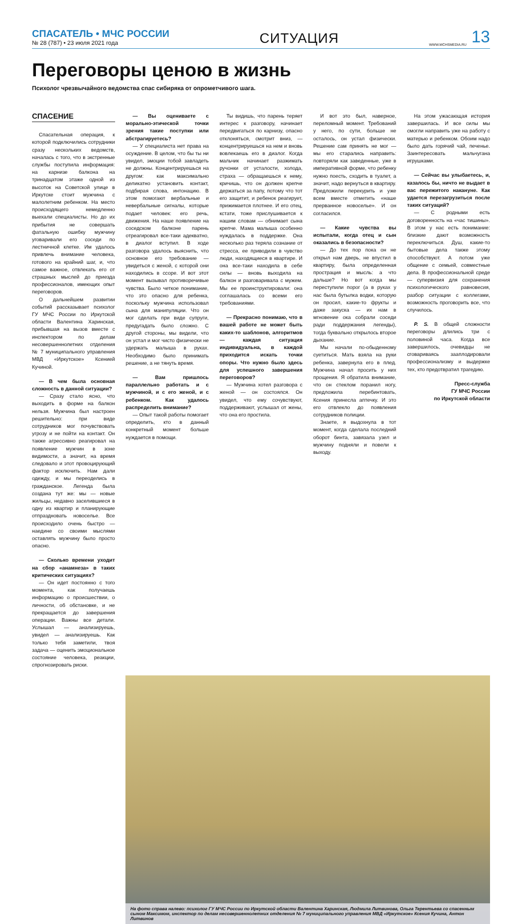СПАСАТЕЛЬ • МЧС РОССИИ
№ 28 (787) • 23 июля 2021 года
СИТУАЦИЯ
WWW.MCHSMEDIA.RU 13
Переговоры ценою в жизнь
Психолог чрезвычайного ведомства спас сибиряка от опрометчивого шага.
СПАСЕНИЕ
Спасательная операция, к которой подключились сотрудники сразу нескольких ведомств, началась с того, что в экстренные службы поступила информация: на карнизе балкона на тринадцатом этаже одной из высоток на Советской улице в Иркутске стоит мужчина с малолетним ребенком. На место происходящего немедленно выехали специалисты. Но до их прибытия не совершать фатальную ошибку мужчину уговаривали его соседи по лестничной клетке. Им удалось привлечь внимание человека, готового на крайний шаг, и, что самое важное, отвлекать его от страшных мыслей до приезда профессионалов, имеющих опыт переговоров.
О дальнейшем развитии событий рассказывает психолог ГУ МЧС России по Иркутской области Валентина Харинская, прибывшая на вызов вместе с инспектором по делам несовершеннолетних отделения № 7 муниципального управления МВД «Иркутское» Ксенией Кучиной.
— В чем была основная сложность в данной ситуации?
— Сразу стало ясно, что выходить в форме на балкон нельзя. Мужчина был настроен решительно: при виде сотрудников мог почувствовать угрозу и не пойти на контакт. Он также агрессивно реагировал на появление мужчин в зоне видимости, а значит, на время следовало и этот провоцирующий фактор исключить. Нам дали одежду, и мы переоделись в гражданское. Легенда была создана тут же: мы — новые жильцы, недавно заселившиеся в одну из квартир и планирующие отпраздновать новоселье. Все происходило очень быстро — наедине со своими мыслями оставлять мужчину было просто опасно.
— Сколько времени уходит на сбор «анамнеза» в таких критических ситуациях?
— Он идет постоянно с того момента, как получаешь информацию о происшествии, о личности, об обстановке, и не прекращается до завершения операции. Важны все детали. Услышал — анализируешь, увидел — анализируешь. Как только тебя заметили, твоя задача — оценить эмоциональное состояние человека, реакции, спрогнозировать риски.
— Вы оцениваете с морально-этической точки зрения такие поступки или абстрагируетесь?
— У специалиста нет права на осуждение. В целом, что бы ты ни увидел, эмоции тобой завладеть не должны. Концентрируешься на другом: как максимально деликатно установить контакт, подбирая слова, интонацию. В этом помогают вербальные и невербальные сигналы, которые подает человек: его речь, движения. На наше появление на соседском балконе парень отреагировал все-таки адекватно, в диалог вступил. В ходе разговора удалось выяснить, что основное его требование — увидеться с женой, с которой они находились в ссоре. И вот этот момент вызывал противоречивые чувства. Было четкое понимание, что это опасно для ребенка, поскольку мужчина использовал сына для манипуляции. Что он мог сделать при виде супруги, предугадать было сложно. С другой стороны, мы видели, что он устал и мог чисто физически не удержать малыша в руках. Необходимо было принимать решение, а не тянуть время.
— Вам пришлось параллельно работать и с мужчиной, и с его женой, и с ребенком. Как удалось распределить внимание?
— Опыт такой работы помогает определить, кто в данный конкретный момент больше нуждается в помощи.
Ты видишь, что парень теряет интерес к разговору, начинает передвигаться по карнизу, опасно отклоняться, смотрит вниз, — концентрируешься на нем и вновь вовлекаешь его в диалог. Когда мальчик начинает разжимать ручонки от усталости, холода, страха — обращаешься к нему, кричишь, что он должен крепче держаться за папу, потому что тот его защитит, и ребенок реагирует, прижимается плотнее. И его отец, кстати, тоже прислушивается к нашим словам — обнимает сына крепче. Мама малыша особенно нуждалась в поддержке. Она несколько раз теряла сознание от стресса, ее приводили в чувство люди, находящиеся в квартире. И она все-таки находила в себе силы — вновь выходила на балкон и разговаривала с мужем. Мы ее проинструктировали: она соглашалась со всеми его требованиями.
— Прекрасно понимаю, что в вашей работе не может быть каких-то шаблонов, алгоритмов — каждая ситуация индивидуальна, в каждой приходится искать точки опоры. Что нужно было здесь для успешного завершения переговоров?
— Мужчина хотел разговора с женой — он состоялся. Он увидел, что ему сочувствуют, поддерживают, услышал от жены, что она его простила.
И вот это был, наверное, переломный момент. Требований у него, по сути, больше не осталось, он устал физически. Решение сам принять не мог — мы его старались направить: повторяли как заведенные, уже в императивной форме, что ребенку нужно поесть, сходить в туалет, а значит, надо вернуться в квартиру. Предложили перекурить и уже всем вместе отметить «наше прерванное новоселье». И он согласился.
— Какие чувства вы испытали, когда отец и сын оказались в безопасности?
— До тех пор пока он не открыл нам дверь, не впустил в квартиру, была определенная прострация и мысль: а что дальше? Но вот когда мы переступили порог (а в руках у нас была бутылка водки, которую он просил, какие-то фрукты и даже закуска — их нам в мгновение ока собрали соседи ради поддержания легенды), тогда буквально открылось второе дыхание.
Мы начали по-обыденному суетиться. Мать взяла на руки ребенка, завернула его в плед. Мужчина начал просить у них прощения. Я обратила внимание, что он стеклом поранил ногу, предложила перебинтовать, Ксения принесла аптечку. И это его отвлекло до появления сотрудников полиции.
Знаете, я выдохнула в тот момент, когда сделала последний оборот бинта, завязала узел и мужчину подняли и повели к выходу.
На этом ужасающая история завершилась. И все силы мы смогли направить уже на работу с матерью и ребенком. Обоим надо было дать горячий чай, печенье. Заинтересовать мальчугана игрушками.
— Сейчас вы улыбаетесь, и, казалось бы, ничто не выдает в вас пережитого накануне. Как удается перезагрузиться после таких ситуаций?
— С родными есть договоренность на «час тишины». В этом у нас есть понимание: близкие дают возможность переключиться. Душ, какие-то бытовые дела также этому способствуют. А потом уже общение с семьей, совместные дела. В профессиональной среде — супервизия для сохранения психологического равновесия, разбор ситуации с коллегами, возможность проговорить все, что случилось.
P. S. В общей сложности переговоры длились три с половиной часа. Когда все завершилось, очевидцы не сговариваясь зааплодировали профессионализму и выдержке тех, кто предотвратил трагедию.
Пресс-служба
ГУ МЧС России
по Иркутской области
На фото справа налево: психолог ГУ МЧС России по Иркутской области Валентина Харинская, Людмила Литвинова, Ольга Терентьева со спасенным сыном Максимом, инспектор по делам несовершеннолетних отделения № 7 муниципального управления МВД «Иркутское» Ксения Кучина, Антон Литвинов